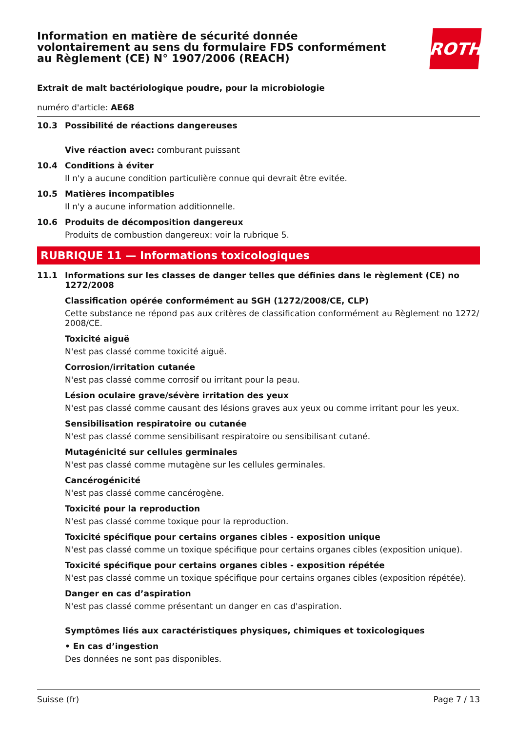Information en matière de sécurité donnée
volontairement au sens du formulaire FDS conformément
au Règlement (CE) N° 1907/2006 (REACH)
ROTH
Extrait de malt bactériologique poudre, pour la microbiologie
numéro d'article: AE68
10.3 Possibilité de réactions dangereuses
Vive réaction avec: comburant puissant
10.4 Conditions à éviter
Il n'y a aucune condition particulière connue qui devrait être evitée.
10.5 Matières incompatibles
Il n'y a aucune information additionnelle.
10.6 Produits de décomposition dangereux
Produits de combustion dangereux: voir la rubrique 5.
RUBRIQUE 11 — Informations toxicologiques
11.1 Informations sur les classes de danger telles que définies dans le règlement (CE) no 1272/2008
Classification opérée conformément au SGH (1272/2008/CE, CLP)
Cette substance ne répond pas aux critères de classification conformément au Règlement no 1272/ 2008/CE.
Toxicité aiguë
N'est pas classé comme toxicité aiguë.
Corrosion/irritation cutanée
N'est pas classé comme corrosif ou irritant pour la peau.
Lésion oculaire grave/sévère irritation des yeux
N'est pas classé comme causant des lésions graves aux yeux ou comme irritant pour les yeux.
Sensibilisation respiratoire ou cutanée
N'est pas classé comme sensibilisant respiratoire ou sensibilisant cutané.
Mutagénicité sur cellules germinales
N'est pas classé comme mutagène sur les cellules germinales.
Cancérogénicité
N'est pas classé comme cancérogène.
Toxicité pour la reproduction
N'est pas classé comme toxique pour la reproduction.
Toxicité spécifique pour certains organes cibles - exposition unique
N'est pas classé comme un toxique spécifique pour certains organes cibles (exposition unique).
Toxicité spécifique pour certains organes cibles - exposition répétée
N'est pas classé comme un toxique spécifique pour certains organes cibles (exposition répétée).
Danger en cas d’aspiration
N'est pas classé comme présentant un danger en cas d'aspiration.
Symptômes liés aux caractéristiques physiques, chimiques et toxicologiques
• En cas d’ingestion
Des données ne sont pas disponibles.
Suisse (fr) Page 7 / 13